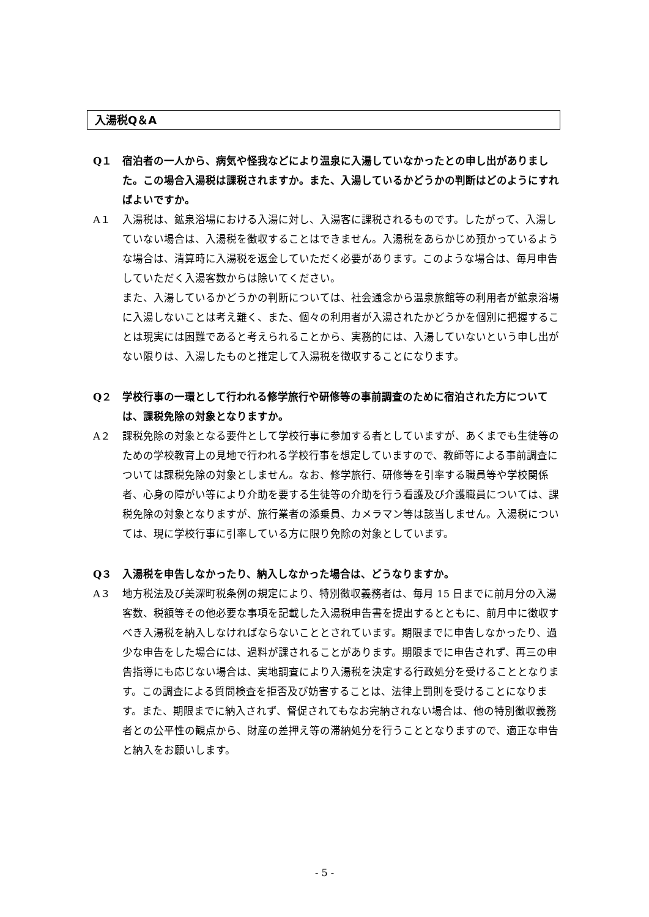入湯税Q＆A
Q１ 宿泊者の一人から、病気や怪我などにより温泉に入湯していなかったとの申し出がありました。この場合入湯税は課税されますか。また、入湯しているかどうかの判断はどのようにすればよいですか。
A１ 入湯税は、鉱泉浴場における入湯に対し、入湯客に課税されるものです。したがって、入湯していない場合は、入湯税を徴収することはできません。入湯税をあらかじめ預かっているような場合は、清算時に入湯税を返金していただく必要があります。このような場合は、毎月申告していただく入湯客数からは除いてください。
また、入湯しているかどうかの判断については、社会通念から温泉旅館等の利用者が鉱泉浴場に入湯しないことは考え難く、また、個々の利用者が入湯されたかどうかを個別に把握することは現実には困難であると考えられることから、実務的には、入湯していないという申し出がない限りは、入湯したものと推定して入湯税を徴収することになります。
Q２ 学校行事の一環として行われる修学旅行や研修等の事前調査のために宿泊された方については、課税免除の対象となりますか。
A２ 課税免除の対象となる要件として学校行事に参加する者としていますが、あくまでも生徒等のための学校教育上の見地で行われる学校行事を想定していますので、教師等による事前調査については課税免除の対象としません。なお、修学旅行、研修等を引率する職員等や学校関係者、心身の障がい等により介助を要する生徒等の介助を行う看護及び介護職員については、課税免除の対象となりますが、旅行業者の添乗員、カメラマン等は該当しません。入湯税については、現に学校行事に引率している方に限り免除の対象としています。
Q３ 入湯税を申告しなかったり、納入しなかった場合は、どうなりますか。
A３ 地方税法及び美深町税条例の規定により、特別徴収義務者は、毎月 15 日までに前月分の入湯客数、税額等その他必要な事項を記載した入湯税申告書を提出するとともに、前月中に徴収すべき入湯税を納入しなければならないこととされています。期限までに申告しなかったり、過少な申告をした場合には、過料が課されることがあります。期限までに申告されず、再三の申告指導にも応じない場合は、実地調査により入湯税を決定する行政処分を受けることとなります。この調査による質問検査を拒否及び妨害することは、法律上罰則を受けることになります。また、期限までに納入されず、督促されてもなお完納されない場合は、他の特別徴収義務者との公平性の観点から、財産の差押え等の滞納処分を行うこととなりますので、適正な申告と納入をお願いします。
- 5 -